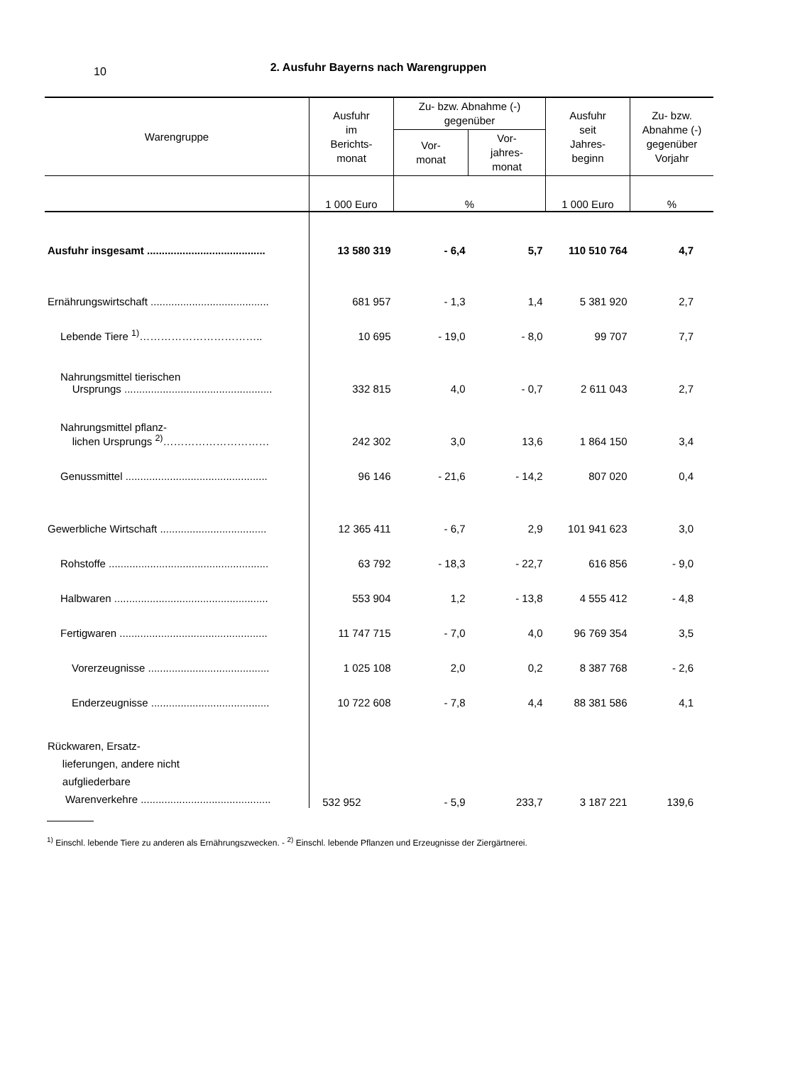10
2. Ausfuhr Bayerns nach Warengruppen
| Warengruppe | Ausfuhr im Berichts- monat | Zu- bzw. Abnahme (-) gegenüber | | Ausfuhr seit Jahres- beginn | Zu- bzw. Abnahme (-) gegenüber Vorjahr |
| --- | --- | --- | --- | --- | --- |
| | | Vor- monat | Vor- jahres- monat | | |
| | 1 000 Euro | % | | 1 000 Euro | % |
| Ausfuhr insgesamt ........................................ | 13 580 319 | - 6,4 | 5,7 | 110 510 764 | 4,7 |
| Ernährungswirtschaft ........................................ | 681 957 | - 1,3 | 1,4 | 5 381 920 | 2,7 |
| Lebende Tiere <sup>1)</sup>…………………………….. | 10 695 | - 19,0 | - 8,0 | 99 707 | 7,7 |
| Nahrungsmittel tierischen Ursprungs .................................................. | 332 815 | 4,0 | - 0,7 | 2 611 043 | 2,7 |
| Nahrungsmittel pflanz- lichen Ursprungs <sup>2)</sup>………………………… | 242 302 | 3,0 | 13,6 | 1 864 150 | 3,4 |
| Genussmittel ................................................ | 96 146 | - 21,6 | - 14,2 | 807 020 | 0,4 |
| Gewerbliche Wirtschaft .................................... | 12 365 411 | - 6,7 | 2,9 | 101 941 623 | 3,0 |
| Rohstoffe ...................................................... | 63 792 | - 18,3 | - 22,7 | 616 856 | - 9,0 |
| Halbwaren .................................................... | 553 904 | 1,2 | - 13,8 | 4 555 412 | - 4,8 |
| Fertigwaren .................................................. | 11 747 715 | - 7,0 | 4,0 | 96 769 354 | 3,5 |
| Vorerzeugnisse ......................................... | 1 025 108 | 2,0 | 0,2 | 8 387 768 | - 2,6 |
| Enderzeugnisse ........................................ | 10 722 608 | - 7,8 | 4,4 | 88 381 586 | 4,1 |
| Rückwaren, Ersatz- lieferungen, andere nicht aufgliederbare Warenverkehre ............................................ | 532 952 | - 5,9 | 233,7 | 3 187 221 | 139,6 |
<sup>1)</sup> Einschl. lebende Tiere zu anderen als Ernährungszwecken. - <sup>2)</sup> Einschl. lebende Pflanzen und Erzeugnisse der Ziergärtnerei.